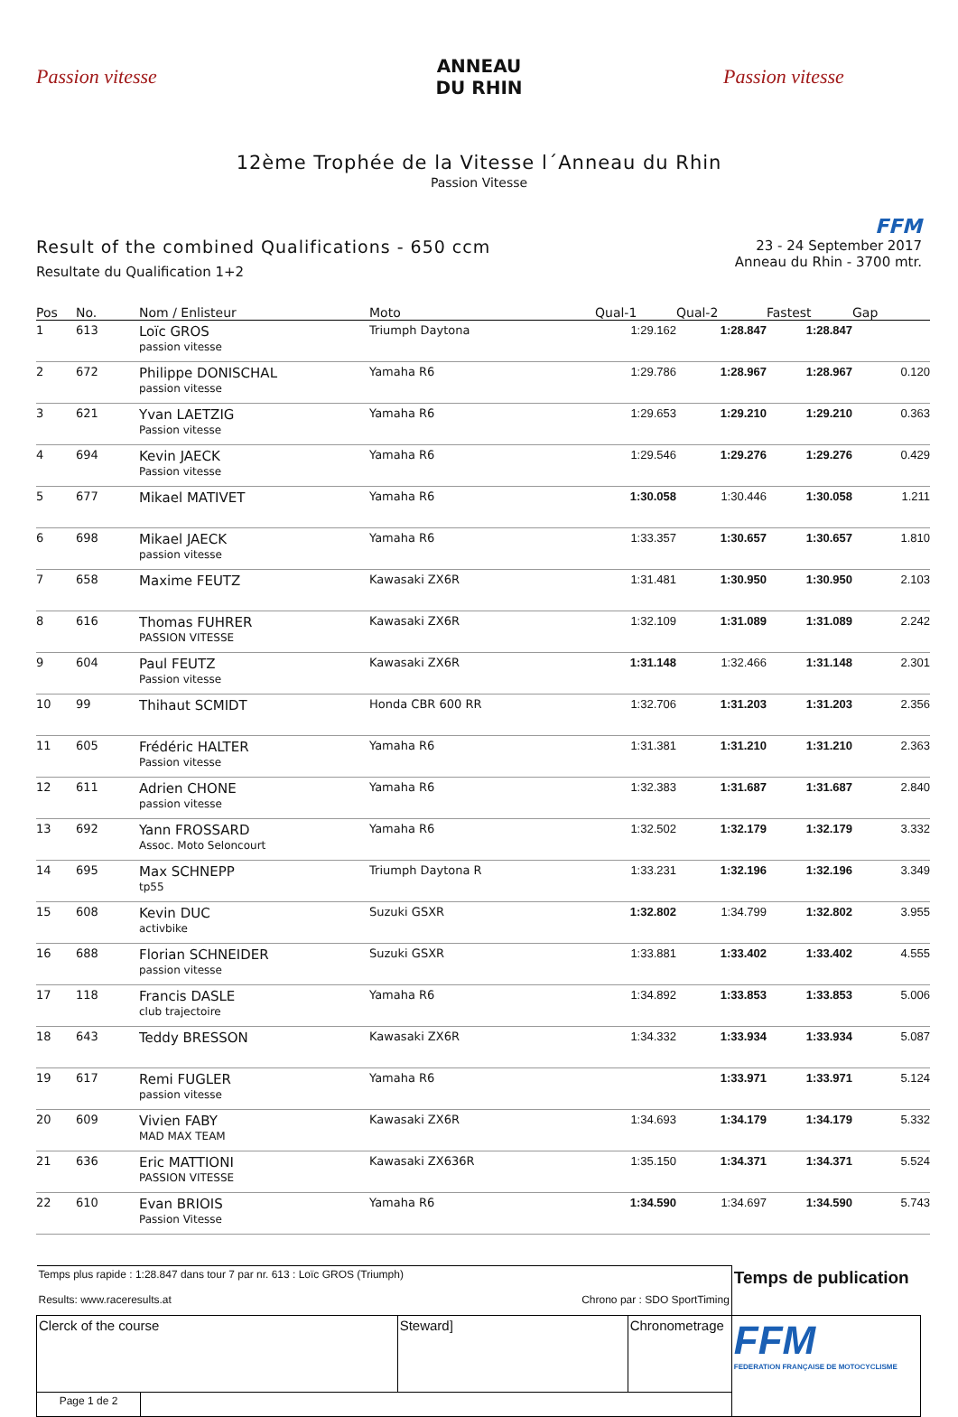Passion vitesse
ANNEAU
DU RHIN
Passion vitesse
12ème Trophée de la Vitesse l´Anneau du Rhin
Passion Vitesse
Result of the combined Qualifications - 650 ccm
Resultate du Qualification 1+2
FFM
23 - 24 September 2017
Anneau du Rhin - 3700 mtr.
| Pos | No. | Nom / Enlisteur | Moto | Qual-1 | Qual-2 | Fastest | Gap |
| --- | --- | --- | --- | --- | --- | --- | --- |
| 1 | 613 | Loïc GROS passion vitesse | Triumph Daytona | 1:29.162 | 1:28.847 | 1:28.847 | |
| 2 | 672 | Philippe DONISCHAL passion vitesse | Yamaha R6 | 1:29.786 | 1:28.967 | 1:28.967 | 0.120 |
| 3 | 621 | Yvan LAETZIG Passion vitesse | Yamaha R6 | 1:29.653 | 1:29.210 | 1:29.210 | 0.363 |
| 4 | 694 | Kevin JAECK Passion vitesse | Yamaha R6 | 1:29.546 | 1:29.276 | 1:29.276 | 0.429 |
| 5 | 677 | Mikael MATIVET | Yamaha R6 | 1:30.058 | 1:30.446 | 1:30.058 | 1.211 |
| 6 | 698 | Mikael JAECK passion vitesse | Yamaha R6 | 1:33.357 | 1:30.657 | 1:30.657 | 1.810 |
| 7 | 658 | Maxime FEUTZ | Kawasaki ZX6R | 1:31.481 | 1:30.950 | 1:30.950 | 2.103 |
| 8 | 616 | Thomas FUHRER PASSION VITESSE | Kawasaki ZX6R | 1:32.109 | 1:31.089 | 1:31.089 | 2.242 |
| 9 | 604 | Paul FEUTZ Passion vitesse | Kawasaki ZX6R | 1:31.148 | 1:32.466 | 1:31.148 | 2.301 |
| 10 | 99 | Thihaut SCMIDT | Honda CBR 600 RR | 1:32.706 | 1:31.203 | 1:31.203 | 2.356 |
| 11 | 605 | Frédéric HALTER Passion vitesse | Yamaha R6 | 1:31.381 | 1:31.210 | 1:31.210 | 2.363 |
| 12 | 611 | Adrien CHONE passion vitesse | Yamaha R6 | 1:32.383 | 1:31.687 | 1:31.687 | 2.840 |
| 13 | 692 | Yann FROSSARD Assoc. Moto Seloncourt | Yamaha R6 | 1:32.502 | 1:32.179 | 1:32.179 | 3.332 |
| 14 | 695 | Max SCHNEPP tp55 | Triumph Daytona R | 1:33.231 | 1:32.196 | 1:32.196 | 3.349 |
| 15 | 608 | Kevin DUC activbike | Suzuki GSXR | 1:32.802 | 1:34.799 | 1:32.802 | 3.955 |
| 16 | 688 | Florian SCHNEIDER passion vitesse | Suzuki GSXR | 1:33.881 | 1:33.402 | 1:33.402 | 4.555 |
| 17 | 118 | Francis DASLE club trajectoire | Yamaha R6 | 1:34.892 | 1:33.853 | 1:33.853 | 5.006 |
| 18 | 643 | Teddy BRESSON | Kawasaki ZX6R | 1:34.332 | 1:33.934 | 1:33.934 | 5.087 |
| 19 | 617 | Remi FUGLER passion vitesse | Yamaha R6 | | 1:33.971 | 1:33.971 | 5.124 |
| 20 | 609 | Vivien FABY MAD MAX TEAM | Kawasaki ZX6R | 1:34.693 | 1:34.179 | 1:34.179 | 5.332 |
| 21 | 636 | Eric MATTIONI PASSION VITESSE | Kawasaki ZX636R | 1:35.150 | 1:34.371 | 1:34.371 | 5.524 |
| 22 | 610 | Evan BRIOIS Passion Vitesse | Yamaha R6 | 1:34.590 | 1:34.697 | 1:34.590 | 5.743 |
| Temps plus rapide : 1:28.847 dans tour 7 par nr. 613 : Loïc GROS (Triumph) Results: www.raceresults.at Chrono par : SDO SportTiming | | | | Temps de publication |
| Clerck of the course | | Steward] | Chronometrage | FFM FEDERATION FRANÇAISE DE MOTOCYCLISME |
| Page 1 de 2 | | | | |